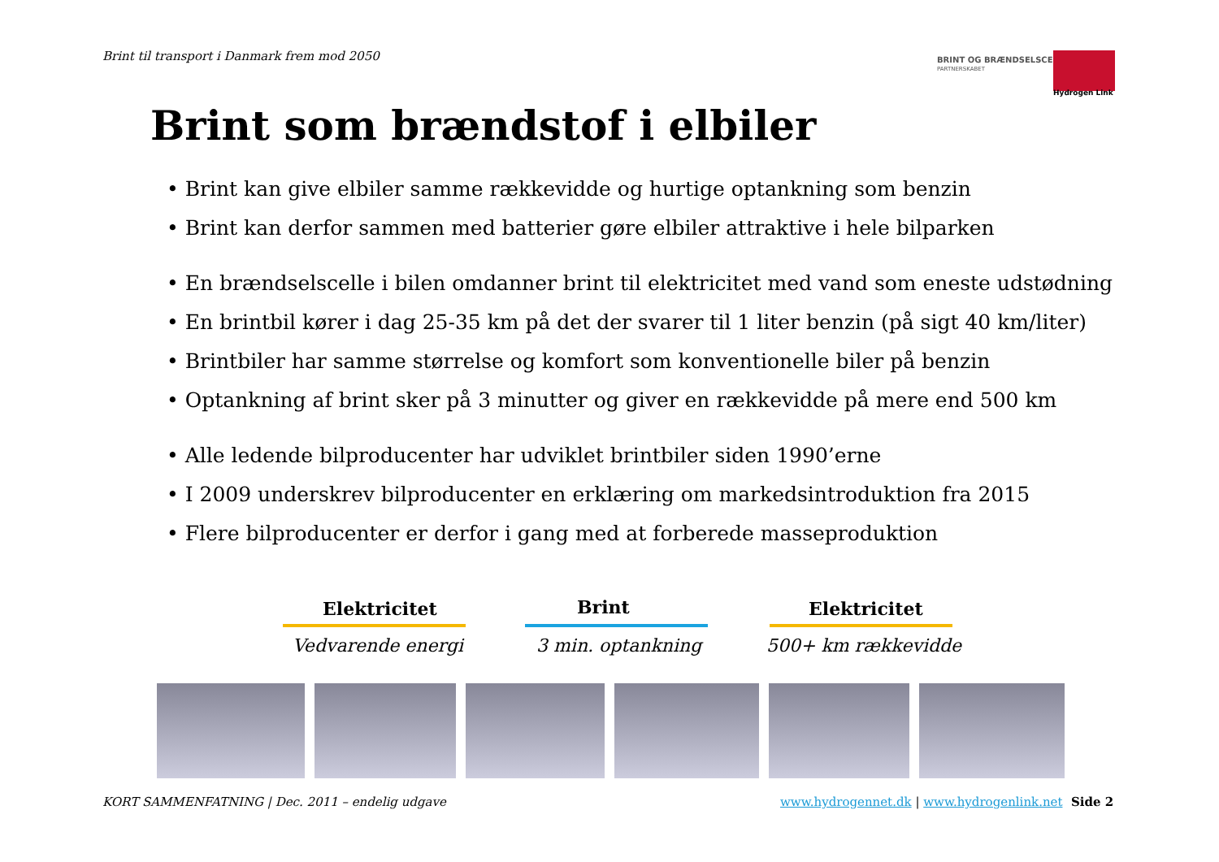Brint til transport i Danmark frem mod 2050
BRINT OG BRÆNDSELSCELLER
PARTNERSKABET
Hydrogen Link
Brint som brændstof i elbiler
• Brint kan give elbiler samme rækkevidde og hurtige optankning som benzin
• Brint kan derfor sammen med batterier gøre elbiler attraktive i hele bilparken
• En brændselscelle i bilen omdanner brint til elektricitet med vand som eneste udstødning
• En brintbil kører i dag 25-35 km på det der svarer til 1 liter benzin (på sigt 40 km/liter)
• Brintbiler har samme størrelse og komfort som konventionelle biler på benzin
• Optankning af brint sker på 3 minutter og giver en rækkevidde på mere end 500 km
• Alle ledende bilproducenter har udviklet brintbiler siden 1990’erne
• I 2009 underskrev bilproducenter en erklæring om markedsintroduktion fra 2015
• Flere bilproducenter er derfor i gang med at forberede masseproduktion
Elektricitet
Vedvarende energi
Brint
3 min. optankning
Elektricitet
500+ km rækkevidde
KORT SAMMENFATNING | Dec. 2011 – endelig udgave
www.hydrogennet.dk | www.hydrogenlink.net
Side 2